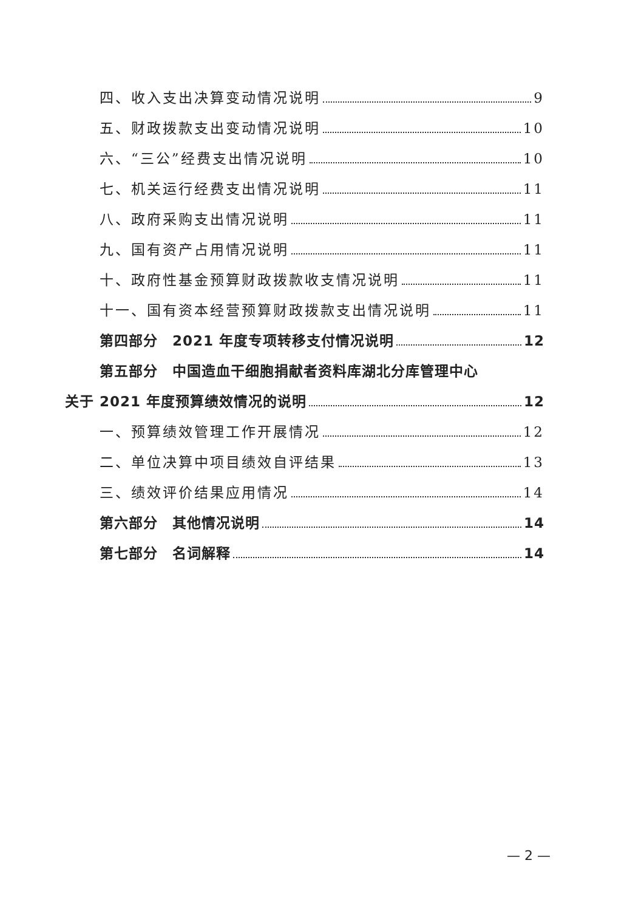四、收入支出决算变动情况说明 9
五、财政拨款支出变动情况说明 10
六、“三公”经费支出情况说明 10
七、机关运行经费支出情况说明 11
八、政府采购支出情况说明 11
九、国有资产占用情况说明 11
十、政府性基金预算财政拨款收支情况说明 11
十一、国有资本经营预算财政拨款支出情况说明 11
第四部分　2021 年度专项转移支付情况说明 12
第五部分　中国造血干细胞捐献者资料库湖北分库管理中心
关于 2021 年度预算绩效情况的说明 12
一、预算绩效管理工作开展情况 12
二、单位决算中项目绩效自评结果 13
三、绩效评价结果应用情况 14
第六部分　其他情况说明 14
第七部分　名词解释 14
— 2 —